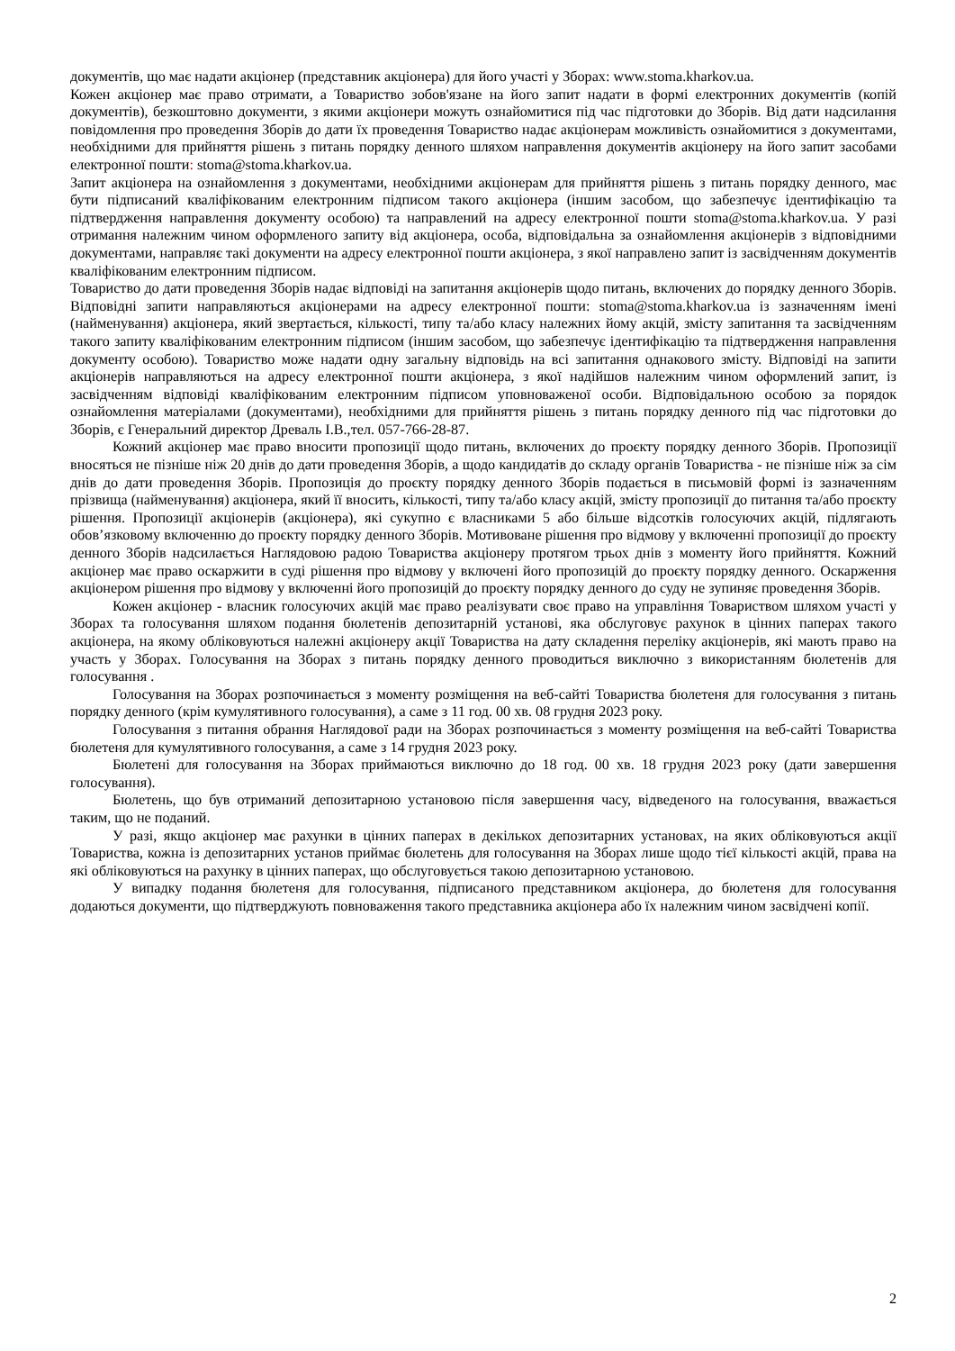документів, що має надати акціонер (представник акціонера) для його участі у Зборах: www.stoma.kharkov.ua.
Кожен акціонер має право отримати, а Товариство зобов'язане на його запит надати в формі електронних документів (копій документів), безкоштовно документи, з якими акціонери можуть ознайомитися під час підготовки до Зборів. Від дати надсилання повідомлення про проведення Зборів до дати їх проведення Товариство надає акціонерам можливість ознайомитися з документами, необхідними для прийняття рішень з питань порядку денного шляхом направлення документів акціонеру на його запит засобами електронної пошти: stoma@stoma.kharkov.ua.
Запит акціонера на ознайомлення з документами, необхідними акціонерам для прийняття рішень з питань порядку денного, має бути підписаний кваліфікованим електронним підписом такого акціонера (іншим засобом, що забезпечує ідентифікацію та підтвердження направлення документу особою) та направлений на адресу електронної пошти stoma@stoma.kharkov.ua. У разі отримання належним чином оформленого запиту від акціонера, особа, відповідальна за ознайомлення акціонерів з відповідними документами, направляє такі документи на адресу електронної пошти акціонера, з якої направлено запит із засвідченням документів кваліфікованим електронним підписом.
Товариство до дати проведення Зборів надає відповіді на запитання акціонерів щодо питань, включених до порядку денного Зборів. Відповідні запити направляються акціонерами на адресу електронної пошти: stoma@stoma.kharkov.ua із зазначенням імені (найменування) акціонера, який звертається, кількості, типу та/або класу належних йому акцій, змісту запитання та засвідченням такого запиту кваліфікованим електронним підписом (іншим засобом, що забезпечує ідентифікацію та підтвердження направлення документу особою). Товариство може надати одну загальну відповідь на всі запитання однакового змісту. Відповіді на запити акціонерів направляються на адресу електронної пошти акціонера, з якої надійшов належним чином оформлений запит, із засвідченням відповіді кваліфікованим електронним підписом уповноваженої особи. Відповідальною особою за порядок ознайомлення матеріалами (документами), необхідними для прийняття рішень з питань порядку денного під час підготовки до Зборів, є Генеральний директор Древаль І.В.,тел. 057-766-28-87.
Кожний акціонер має право вносити пропозиції щодо питань, включених до проєкту порядку денного Зборів. Пропозиції вносяться не пізніше ніж 20 днів до дати проведення Зборів, а щодо кандидатів до складу органів Товариства - не пізніше ніж за сім днів до дати проведення Зборів. Пропозиція до проєкту порядку денного Зборів подається в письмовій формі із зазначенням прізвища (найменування) акціонера, який її вносить, кількості, типу та/або класу акцій, змісту пропозиції до питання та/або проєкту рішення. Пропозиції акціонерів (акціонера), які сукупно є власниками 5 або більше відсотків голосуючих акцій, підлягають обов’язковому включенню до проєкту порядку денного Зборів. Мотивоване рішення про відмову у включенні пропозиції до проєкту денного Зборів надсилається Наглядовою радою Товариства акціонеру протягом трьох днів з моменту його прийняття. Кожний акціонер має право оскаржити в суді рішення про відмову у включені його пропозицій до проєкту порядку денного. Оскарження акціонером рішення про відмову у включенні його пропозицій до проєкту порядку денного до суду не зупиняє проведення Зборів.
Кожен акціонер - власник голосуючих акцій має право реалізувати своє право на управління Товариством шляхом участі у Зборах та голосування шляхом подання бюлетенів депозитарній установі, яка обслуговує рахунок в цінних паперах такого акціонера, на якому обліковуються належні акціонеру акції Товариства на дату складення переліку акціонерів, які мають право на участь у Зборах. Голосування на Зборах з питань порядку денного проводиться виключно з використанням бюлетенів для голосування .
Голосування на Зборах розпочинається з моменту розміщення на веб-сайті Товариства бюлетеня для голосування з питань порядку денного (крім кумулятивного голосування), а саме з 11 год. 00 хв. 08 грудня 2023 року.
Голосування з питання обрання Наглядової ради на Зборах розпочинається з моменту розміщення на веб-сайті Товариства бюлетеня для кумулятивного голосування, а саме з 14 грудня 2023 року.
Бюлетені для голосування на Зборах приймаються виключно до 18 год. 00 хв. 18 грудня 2023 року (дати завершення голосування).
Бюлетень, що був отриманий депозитарною установою після завершення часу, відведеного на голосування, вважається таким, що не поданий.
У разі, якщо акціонер має рахунки в цінних паперах в декількох депозитарних установах, на яких обліковуються акції Товариства, кожна із депозитарних установ приймає бюлетень для голосування на Зборах лише щодо тієї кількості акцій, права на які обліковуються на рахунку в цінних паперах, що обслуговується такою депозитарною установою.
У випадку подання бюлетеня для голосування, підписаного представником акціонера, до бюлетеня для голосування додаються документи, що підтверджують повноваження такого представника акціонера або їх належним чином засвідчені копії.
2